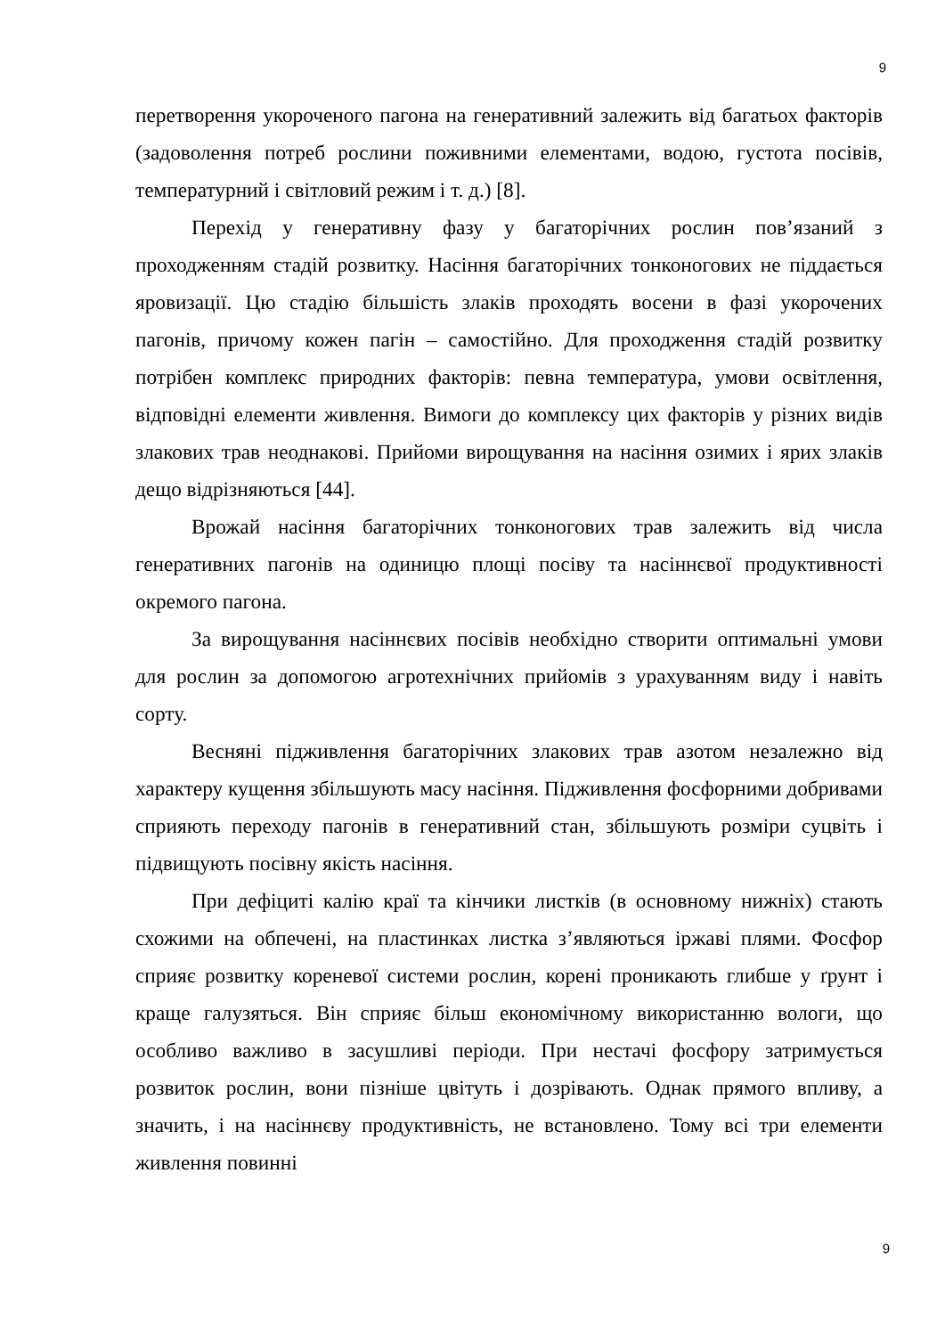9
перетворення укороченого пагона на генеративний залежить від багатьох факторів (задоволення потреб рослини поживними елементами, водою, густота посівів, температурний і світловий режим і т. д.) [8].
Перехід у генеративну фазу у багаторічних рослин пов’язаний з проходженням стадій розвитку. Насіння багаторічних тонконогових не піддається яровизації. Цю стадію більшість злаків проходять восени в фазі укорочених пагонів, причому кожен пагін – самостійно. Для проходження стадій розвитку потрібен комплекс природних факторів: певна температура, умови освітлення, відповідні елементи живлення. Вимоги до комплексу цих факторів у різних видів злакових трав неоднакові. Прийоми вирощування на насіння озимих і ярих злаків дещо відрізняються [44].
Врожай насіння багаторічних тонконогових трав залежить від числа генеративних пагонів на одиницю площі посіву та насіннєвої продуктивності окремого пагона.
За вирощування насіннєвих посівів необхідно створити оптимальні умови для рослин за допомогою агротехнічних прийомів з урахуванням виду і навіть сорту.
Весняні підживлення багаторічних злакових трав азотом незалежно від характеру кущення збільшують масу насіння. Підживлення фосфорними добривами сприяють переходу пагонів в генеративний стан, збільшують розміри суцвіть і підвищують посівну якість насіння.
При дефіциті калію краї та кінчики листків (в основному нижніх) стають схожими на обпечені, на пластинках листка з’являються іржаві плями. Фосфор сприяє розвитку кореневої системи рослин, корені проникають глибше у ґрунт і краще галузяться. Він сприяє більш економічному використанню вологи, що особливо важливо в засушливі періоди. При нестачі фосфору затримується розвиток рослин, вони пізніше цвітуть і дозрівають. Однак прямого впливу, а значить, і на насіннєву продуктивність, не встановлено. Тому всі три елементи живлення повинні
9